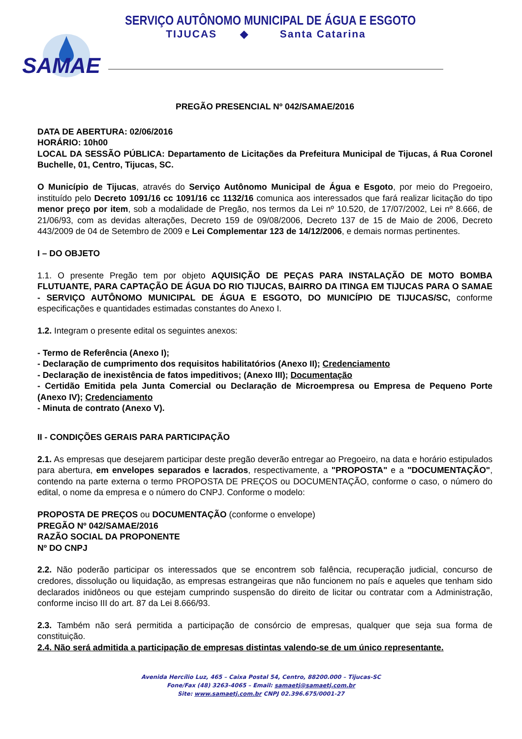SAMAE
SERVIÇO AUTÔNOMO MUNICIPAL DE ÁGUA E ESGOTO
TIJUCAS ◆ Santa Catarina
PREGÃO PRESENCIAL Nº 042/SAMAE/2016
DATA DE ABERTURA: 02/06/2016
HORÁRIO: 10h00
LOCAL DA SESSÃO PÚBLICA: Departamento de Licitações da Prefeitura Municipal de Tijucas, á Rua Coronel Buchelle, 01, Centro, Tijucas, SC.
O Município de Tijucas, através do Serviço Autônomo Municipal de Água e Esgoto, por meio do Pregoeiro, instituído pelo Decreto 1091/16 cc 1091/16 cc 1132/16 comunica aos interessados que fará realizar licitação do tipo menor preço por item, sob a modalidade de Pregão, nos termos da Lei nº 10.520, de 17/07/2002, Lei nº 8.666, de 21/06/93, com as devidas alterações, Decreto 159 de 09/08/2006, Decreto 137 de 15 de Maio de 2006, Decreto 443/2009 de 04 de Setembro de 2009 e Lei Complementar 123 de 14/12/2006, e demais normas pertinentes.
I – DO OBJETO
1.1. O presente Pregão tem por objeto AQUISIÇÃO DE PEÇAS PARA INSTALAÇÃO DE MOTO BOMBA FLUTUANTE, PARA CAPTAÇÃO DE ÁGUA DO RIO TIJUCAS, BAIRRO DA ITINGA EM TIJUCAS PARA O SAMAE - SERVIÇO AUTÔNOMO MUNICIPAL DE ÁGUA E ESGOTO, DO MUNICÍPIO DE TIJUCAS/SC, conforme especificações e quantidades estimadas constantes do Anexo I.
1.2. Integram o presente edital os seguintes anexos:
- Termo de Referência (Anexo I);
- Declaração de cumprimento dos requisitos habilitatórios (Anexo II); Credenciamento
- Declaração de inexistência de fatos impeditivos; (Anexo III); Documentação
- Certidão Emitida pela Junta Comercial ou Declaração de Microempresa ou Empresa de Pequeno Porte (Anexo IV); Credenciamento
- Minuta de contrato (Anexo V).
II - CONDIÇÕES GERAIS PARA PARTICIPAÇÃO
2.1. As empresas que desejarem participar deste pregão deverão entregar ao Pregoeiro, na data e horário estipulados para abertura, em envelopes separados e lacrados, respectivamente, a "PROPOSTA" e a "DOCUMENTAÇÃO", contendo na parte externa o termo PROPOSTA DE PREÇOS ou DOCUMENTAÇÃO, conforme o caso, o número do edital, o nome da empresa e o número do CNPJ. Conforme o modelo:
PROPOSTA DE PREÇOS ou DOCUMENTAÇÃO (conforme o envelope)
PREGÃO Nº 042/SAMAE/2016
RAZÃO SOCIAL DA PROPONENTE
Nº DO CNPJ
2.2. Não poderão participar os interessados que se encontrem sob falência, recuperação judicial, concurso de credores, dissolução ou liquidação, as empresas estrangeiras que não funcionem no país e aqueles que tenham sido declarados inidôneos ou que estejam cumprindo suspensão do direito de licitar ou contratar com a Administração, conforme inciso III do art. 87 da Lei 8.666/93.
2.3. Também não será permitida a participação de consórcio de empresas, qualquer que seja sua forma de constituição.
2.4. Não será admitida a participação de empresas distintas valendo-se de um único representante.
Avenida Hercílio Luz, 465 – Caixa Postal 54, Centro, 88200.000 – Tijucas-SC
Fone/Fax (48) 3263-4065 – Email: samaetj@samaetj.com.br
Site: www.samaetj.com.br CNPJ 02.396.675/0001-27